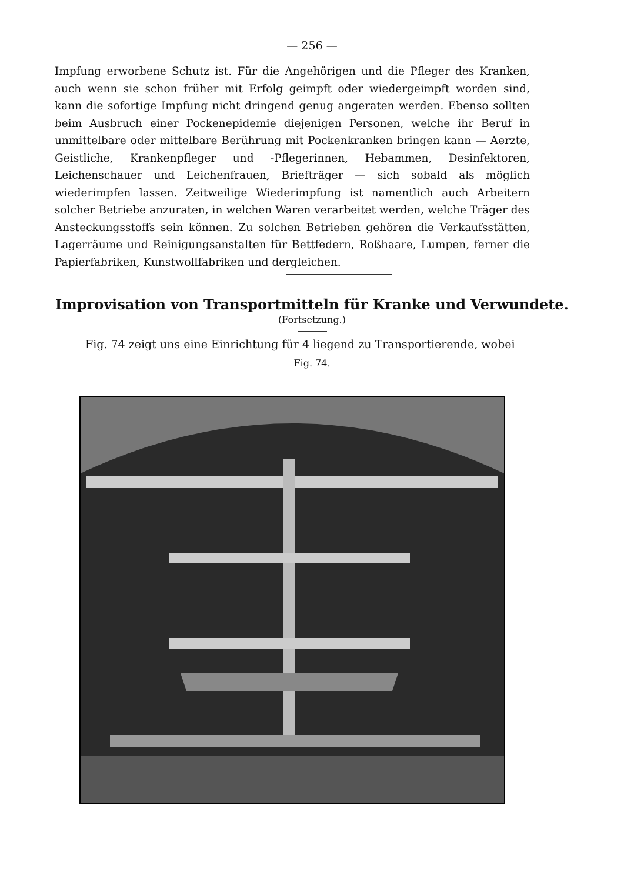— 256 —
Impfung erworbene Schutz ist. Für die Angehörigen und die Pfleger des Kranken, auch wenn sie schon früher mit Erfolg geimpft oder wiedergeimpft worden sind, kann die sofortige Impfung nicht dringend genug angeraten werden. Ebenso sollten beim Ausbruch einer Pockenepidemie diejenigen Personen, welche ihr Beruf in unmittelbare oder mittelbare Berührung mit Pockenkranken bringen kann — Aerzte, Geistliche, Krankenpfleger und -Pflegerinnen, Hebammen, Desinfektoren, Leichenschauer und Leichenfrauen, Briefträger — sich sobald als möglich wiederimpfen lassen. Zeitweilige Wiederimpfung ist namentlich auch Arbeitern solcher Betriebe anzuraten, in welchen Waren verarbeitet werden, welche Träger des Ansteckungsstoffs sein können. Zu solchen Betrieben gehören die Verkaufsstätten, Lagerräume und Reinigungsanstalten für Bettfedern, Roßhaare, Lumpen, ferner die Papierfabriken, Kunstwollfabriken und dergleichen.
Improvisation von Transportmitteln für Kranke und Verwundete.
(Fortsetzung.)
Fig. 74 zeigt uns eine Einrichtung für 4 liegend zu Transportierende, wobei
Fig. 74.